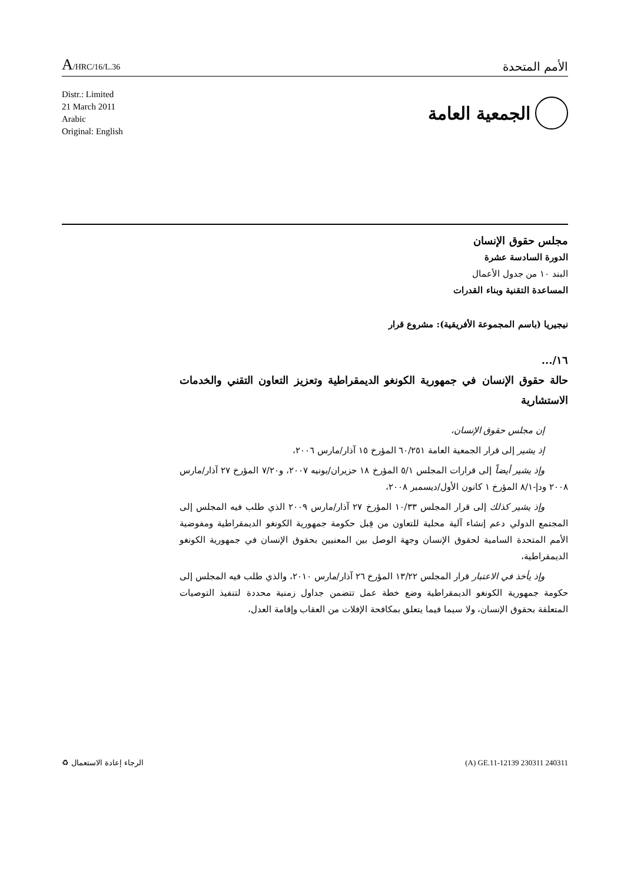A/HRC/16/L.36
الأمم المتحدة
Distr.: Limited
21 March 2011
Arabic
Original: English
الجمعية العامة
مجلس حقوق الإنسان
الدورة السادسة عشرة
البند ١٠ من جدول الأعمال
المساعدة التقنية وبناء القدرات
نيجيريا (باسم المجموعة الأفريقية): مشروع قرار
١٦/...
حالة حقوق الإنسان في جمهورية الكونغو الديمقراطية وتعزيز التعاون التقني والخدمات الاستشارية
إن مجلس حقوق الإنسان،
إذ يشير إلى قرار الجمعية العامة ٦٠/٢٥١ المؤرخ ١٥ آذار/مارس ٢٠٠٦،
وإذ يشير أيضاً إلى قرارات المجلس ٥/١ المؤرخ ١٨ حزيران/يونيه ٢٠٠٧، و٧/٢٠ المؤرخ ٢٧ آذار/مارس ٢٠٠٨ ودإ-٨/١ المؤرخ ١ كانون الأول/ديسمبر ٢٠٠٨،
وإذ يشير كذلك إلى قرار المجلس ١٠/٣٣ المؤرخ ٢٧ آذار/مارس ٢٠٠٩ الذي طلب فيه المجلس إلى المجتمع الدولي دعم إنشاء آلية محلية للتعاون من قِبل حكومة جمهورية الكونغو الديمقراطية ومفوضية الأمم المتحدة السامية لحقوق الإنسان وجهة الوصل بين المعنيين بحقوق الإنسان في جمهورية الكونغو الديمقراطية،
وإذ يأخذ في الاعتبار قرار المجلس ١٣/٢٢ المؤرخ ٢٦ آذار/مارس ٢٠١٠، والذي طلب فيه المجلس إلى حكومة جمهورية الكونغو الديمقراطية وضع خطة عمل تتضمن جداول زمنية محددة لتنفيذ التوصيات المتعلقة بحقوق الإنسان، ولا سيما فيما يتعلق بمكافحة الإفلات من العقاب وإقامة العدل،
الرجاء إعادة الاستعمال ♻ (A) GE.11-12139 230311 240311